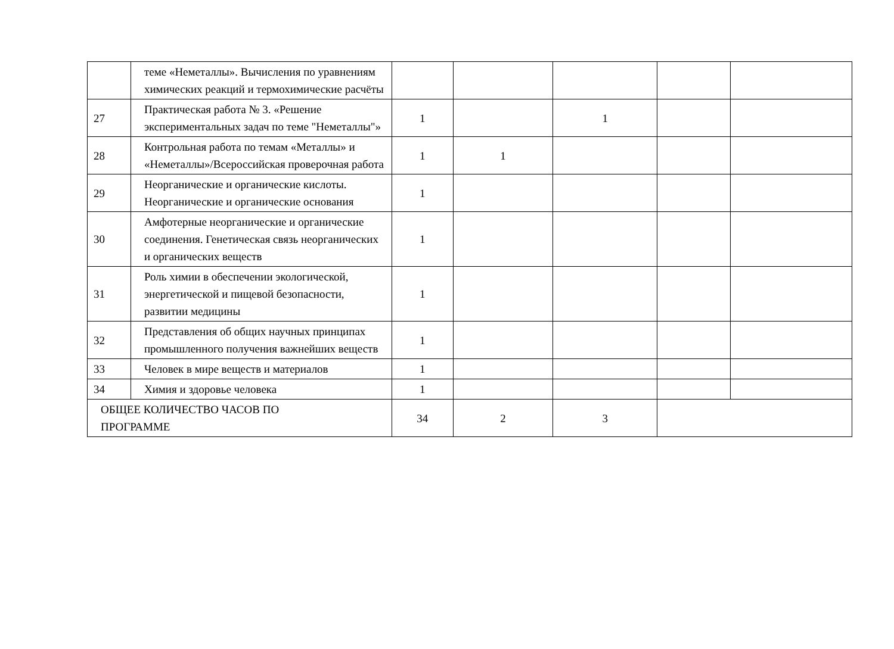| | теме «Неметаллы». Вычисления по уравнениям химических реакций и термохимические расчёты | | | | | |
| 27 | Практическая работа № 3. «Решение экспериментальных задач по теме "Неметаллы"» | 1 | | 1 | | |
| 28 | Контрольная работа по темам «Металлы» и «Неметаллы»/Всероссийская проверочная работа | 1 | 1 | | | |
| 29 | Неорганические и органические кислоты. Неорганические и органические основания | 1 | | | | |
| 30 | Амфотерные неорганические и органические соединения. Генетическая связь неорганических и органических веществ | 1 | | | | |
| 31 | Роль химии в обеспечении экологической, энергетической и пищевой безопасности, развитии медицины | 1 | | | | |
| 32 | Представления об общих научных принципах промышленного получения важнейших веществ | 1 | | | | |
| 33 | Человек в мире веществ и материалов | 1 | | | | |
| 34 | Химия и здоровье человека | 1 | | | | |
| ОБЩЕЕ КОЛИЧЕСТВО ЧАСОВ ПО ПРОГРАММЕ | | 34 | 2 | 3 | | |